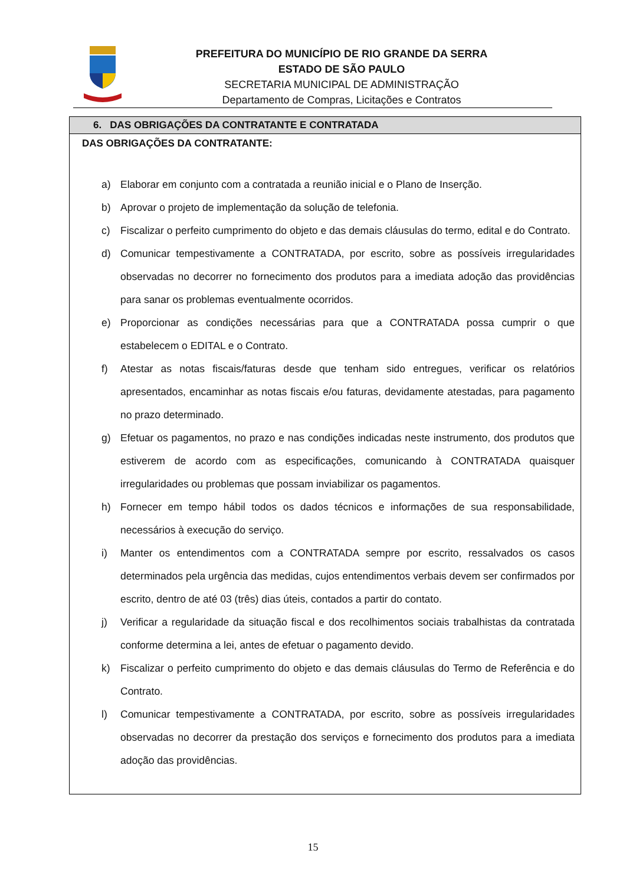PREFEITURA DO MUNICÍPIO DE RIO GRANDE DA SERRA
ESTADO DE SÃO PAULO
SECRETARIA MUNICIPAL DE ADMINISTRAÇÃO
Departamento de Compras, Licitações e Contratos
6. DAS OBRIGAÇÕES DA CONTRATANTE E CONTRATADA
DAS OBRIGAÇÕES DA CONTRATANTE:
a) Elaborar em conjunto com a contratada a reunião inicial e o Plano de Inserção.
b) Aprovar o projeto de implementação da solução de telefonia.
c) Fiscalizar o perfeito cumprimento do objeto e das demais cláusulas do termo, edital e do Contrato.
d) Comunicar tempestivamente a CONTRATADA, por escrito, sobre as possíveis irregularidades observadas no decorrer no fornecimento dos produtos para a imediata adoção das providências para sanar os problemas eventualmente ocorridos.
e) Proporcionar as condições necessárias para que a CONTRATADA possa cumprir o que estabelecem o EDITAL e o Contrato.
f) Atestar as notas fiscais/faturas desde que tenham sido entregues, verificar os relatórios apresentados, encaminhar as notas fiscais e/ou faturas, devidamente atestadas, para pagamento no prazo determinado.
g) Efetuar os pagamentos, no prazo e nas condições indicadas neste instrumento, dos produtos que estiverem de acordo com as especificações, comunicando à CONTRATADA quaisquer irregularidades ou problemas que possam inviabilizar os pagamentos.
h) Fornecer em tempo hábil todos os dados técnicos e informações de sua responsabilidade, necessários à execução do serviço.
i) Manter os entendimentos com a CONTRATADA sempre por escrito, ressalvados os casos determinados pela urgência das medidas, cujos entendimentos verbais devem ser confirmados por escrito, dentro de até 03 (três) dias úteis, contados a partir do contato.
j) Verificar a regularidade da situação fiscal e dos recolhimentos sociais trabalhistas da contratada conforme determina a lei, antes de efetuar o pagamento devido.
k) Fiscalizar o perfeito cumprimento do objeto e das demais cláusulas do Termo de Referência e do Contrato.
l) Comunicar tempestivamente a CONTRATADA, por escrito, sobre as possíveis irregularidades observadas no decorrer da prestação dos serviços e fornecimento dos produtos para a imediata adoção das providências.
15